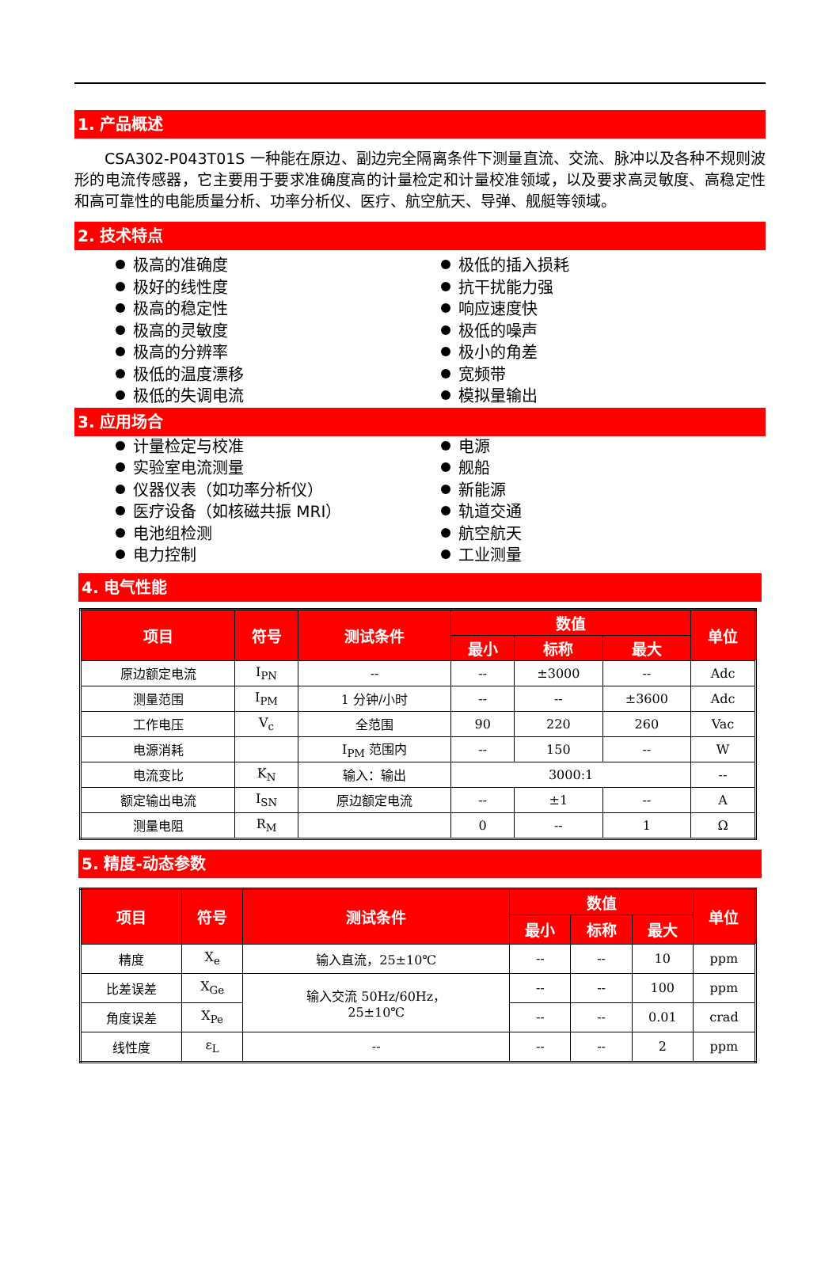1. 产品概述
CSA302-P043T01S 一种能在原边、副边完全隔离条件下测量直流、交流、脉冲以及各种不规则波形的电流传感器，它主要用于要求准确度高的计量检定和计量校准领域，以及要求高灵敏度、高稳定性和高可靠性的电能质量分析、功率分析仪、医疗、航空航天、导弹、舰艇等领域。
2. 技术特点
极高的准确度
极好的线性度
极高的稳定性
极高的灵敏度
极高的分辨率
极低的温度漂移
极低的失调电流
极低的插入损耗
抗干扰能力强
响应速度快
极低的噪声
极小的角差
宽频带
模拟量输出
3. 应用场合
计量检定与校准
实验室电流测量
仪器仪表（如功率分析仪）
医疗设备（如核磁共振 MRI）
电池组检测
电力控制
电源
舰船
新能源
轨道交通
航空航天
工业测量
4. 电气性能
| 项目 | 符号 | 测试条件 | 数值 | | | 单位 |
| --- | --- | --- | --- | --- | --- | --- |
| | | | 最小 | 标称 | 最大 | |
| 原边额定电流 | I<sub>PN</sub> | -- | -- | ±3000 | -- | Adc |
| 测量范围 | I<sub>PM</sub> | 1 分钟/小时 | -- | -- | ±3600 | Adc |
| 工作电压 | V<sub>c</sub> | 全范围 | 90 | 220 | 260 | Vac |
| 电源消耗 | | I<sub>PM</sub> 范围内 | -- | 150 | -- | W |
| 电流变比 | K<sub>N</sub> | 输入：输出 | 3000:1 | | | -- |
| 额定输出电流 | I<sub>SN</sub> | 原边额定电流 | -- | ±1 | -- | A |
| 测量电阻 | R<sub>M</sub> | | 0 | -- | 1 | Ω |
5. 精度-动态参数
| 项目 | 符号 | 测试条件 | 数值 | | | 单位 |
| --- | --- | --- | --- | --- | --- | --- |
| | | | 最小 | 标称 | 最大 | |
| 精度 | X<sub>e</sub> | 输入直流，25±10℃ | -- | -- | 10 | ppm |
| 比差误差 | X<sub>Ge</sub> | 输入交流 50Hz/60Hz， 25±10℃ | -- | -- | 100 | ppm |
| 角度误差 | X<sub>Pe</sub> | | -- | -- | 0.01 | crad |
| 线性度 | ε<sub>L</sub> | -- | -- | -- | 2 | ppm |